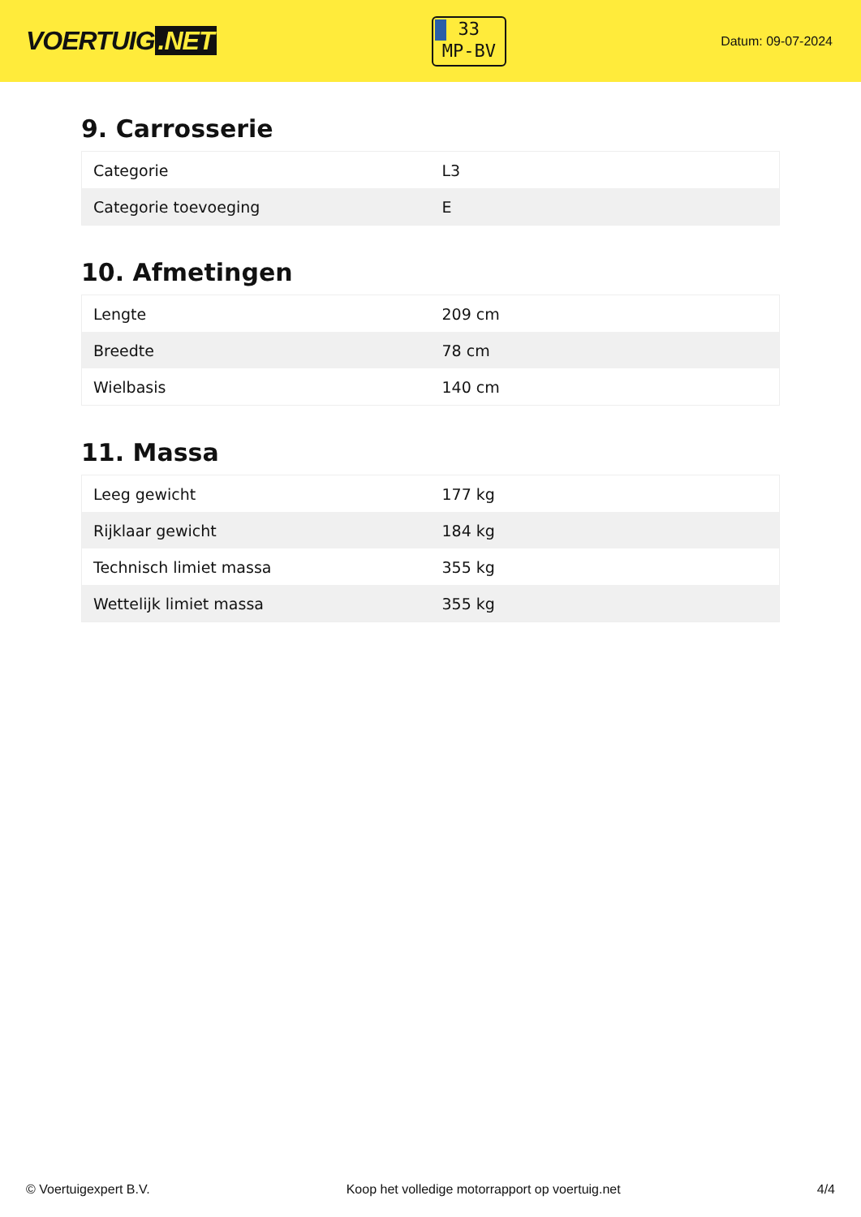VOERTUIG.NET
33
MP-BV
Datum: 09-07-2024
9. Carrosserie
| Categorie | L3 |
| Categorie toevoeging | E |
10. Afmetingen
| Lengte | 209 cm |
| Breedte | 78 cm |
| Wielbasis | 140 cm |
11. Massa
| Leeg gewicht | 177 kg |
| Rijklaar gewicht | 184 kg |
| Technisch limiet massa | 355 kg |
| Wettelijk limiet massa | 355 kg |
© Voertuigexpert B.V. Koop het volledige motorrapport op voertuig.net 4/4